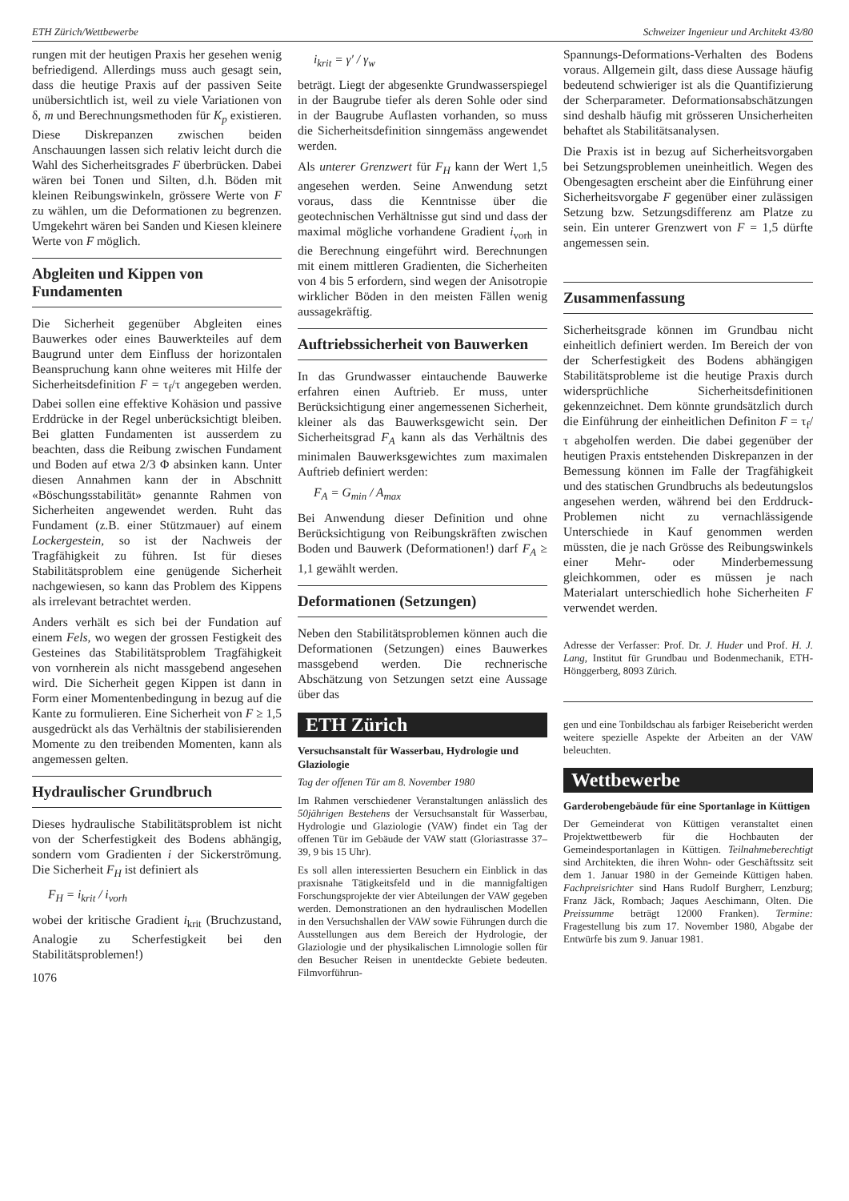ETH Zürich/Wettbewerbe Schweizer Ingenieur und Architekt 43/80
rungen mit der heutigen Praxis her gesehen wenig befriedigend. Allerdings muss auch gesagt sein, dass die heutige Praxis auf der passiven Seite unübersichtlich ist, weil zu viele Variationen von δ, m und Berechnungsmethoden für K<sub>p</sub> existieren. Diese Diskrepanzen zwischen beiden Anschauungen lassen sich relativ leicht durch die Wahl des Sicherheitsgrades F überbrücken. Dabei wären bei Tonen und Silten, d.h. Böden mit kleinen Reibungswinkeln, grössere Werte von F zu wählen, um die Deformationen zu begrenzen. Umgekehrt wären bei Sanden und Kiesen kleinere Werte von F möglich.
Abgleiten und Kippen von Fundamenten
Die Sicherheit gegenüber Abgleiten eines Bauwerkes oder eines Bauwerkteiles auf dem Baugrund unter dem Einfluss der horizontalen Beanspruchung kann ohne weiteres mit Hilfe der Sicherheitsdefinition F = τ<sub>f</sub>/τ angegeben werden. Dabei sollen eine effektive Kohäsion und passive Erddrücke in der Regel unberücksichtigt bleiben. Bei glatten Fundamenten ist ausserdem zu beachten, dass die Reibung zwischen Fundament und Boden auf etwa 2/3 Φ absinken kann. Unter diesen Annahmen kann der in Abschnitt «Böschungsstabilität» genannte Rahmen von Sicherheiten angewendet werden. Ruht das Fundament (z.B. einer Stützmauer) auf einem Lockergestein, so ist der Nachweis der Tragfähigkeit zu führen. Ist für dieses Stabilitätsproblem eine genügende Sicherheit nachgewiesen, so kann das Problem des Kippens als irrelevant betrachtet werden.
Anders verhält es sich bei der Fundation auf einem Fels, wo wegen der grossen Festigkeit des Gesteines das Stabilitätsproblem Tragfähigkeit von vornherein als nicht massgebend angesehen wird. Die Sicherheit gegen Kippen ist dann in Form einer Momentenbedingung in bezug auf die Kante zu formulieren. Eine Sicherheit von F ≥ 1,5 ausgedrückt als das Verhältnis der stabilisierenden Momente zu den treibenden Momenten, kann als angemessen gelten.
Hydraulischer Grundbruch
Dieses hydraulische Stabilitätsproblem ist nicht von der Scherfestigkeit des Bodens abhängig, sondern vom Gradienten i der Sickerströmung. Die Sicherheit F<sub>H</sub> ist definiert als
F<sub>H</sub> = i<sub>krit</sub> / i<sub>vorh</sub>
wobei der kritische Gradient i<sub>krit</sub> (Bruchzustand, Analogie zu Scherfestigkeit bei den Stabilitätsproblemen!)
1076
i<sub>krit</sub> = γ′ / γ<sub>w</sub>
beträgt. Liegt der abgesenkte Grundwasserspiegel in der Baugrube tiefer als deren Sohle oder sind in der Baugrube Auflasten vorhanden, so muss die Sicherheitsdefinition sinngemäss angewendet werden.
Als unterer Grenzwert für F<sub>H</sub> kann der Wert 1,5 angesehen werden. Seine Anwendung setzt voraus, dass die Kenntnisse über die geotechnischen Verhältnisse gut sind und dass der maximal mögliche vorhandene Gradient i<sub>vorh</sub> in die Berechnung eingeführt wird. Berechnungen mit einem mittleren Gradienten, die Sicherheiten von 4 bis 5 erfordern, sind wegen der Anisotropie wirklicher Böden in den meisten Fällen wenig aussagekräftig.
Auftriebssicherheit von Bauwerken
In das Grundwasser eintauchende Bauwerke erfahren einen Auftrieb. Er muss, unter Berücksichtigung einer angemessenen Sicherheit, kleiner als das Bauwerksgewicht sein. Der Sicherheitsgrad F<sub>A</sub> kann als das Verhältnis des minimalen Bauwerksgewichtes zum maximalen Auftrieb definiert werden:
F<sub>A</sub> = G<sub>min</sub> / A<sub>max</sub>
Bei Anwendung dieser Definition und ohne Berücksichtigung von Reibungskräften zwischen Boden und Bauwerk (Deformationen!) darf F<sub>A</sub> ≥ 1,1 gewählt werden.
Deformationen (Setzungen)
Neben den Stabilitätsproblemen können auch die Deformationen (Setzungen) eines Bauwerkes massgebend werden. Die rechnerische Abschätzung von Setzungen setzt eine Aussage über das
ETH Zürich
Versuchsanstalt für Wasserbau, Hydrologie und Glaziologie
Tag der offenen Tür am 8. November 1980
Im Rahmen verschiedener Veranstaltungen anlässlich des 50jährigen Bestehens der Versuchsanstalt für Wasserbau, Hydrologie und Glaziologie (VAW) findet ein Tag der offenen Tür im Gebäude der VAW statt (Gloriastrasse 37–39, 9 bis 15 Uhr).
Es soll allen interessierten Besuchern ein Einblick in das praxisnahe Tätigkeitsfeld und in die mannigfaltigen Forschungsprojekte der vier Abteilungen der VAW gegeben werden. Demonstrationen an den hydraulischen Modellen in den Versuchshallen der VAW sowie Führungen durch die Ausstellungen aus dem Bereich der Hydrologie, der Glaziologie und der physikalischen Limnologie sollen für den Besucher Reisen in unentdeckte Gebiete bedeuten. Filmvorführun-
Spannungs-Deformations-Verhalten des Bodens voraus. Allgemein gilt, dass diese Aussage häufig bedeutend schwieriger ist als die Quantifizierung der Scherparameter. Deformationsabschätzungen sind deshalb häufig mit grösseren Unsicherheiten behaftet als Stabilitätsanalysen.
Die Praxis ist in bezug auf Sicherheitsvorgaben bei Setzungsproblemen uneinheitlich. Wegen des Obengesagten erscheint aber die Einführung einer Sicherheitsvorgabe F gegenüber einer zulässigen Setzung bzw. Setzungsdifferenz am Platze zu sein. Ein unterer Grenzwert von F = 1,5 dürfte angemessen sein.
Zusammenfassung
Sicherheitsgrade können im Grundbau nicht einheitlich definiert werden. Im Bereich der von der Scherfestigkeit des Bodens abhängigen Stabilitätsprobleme ist die heutige Praxis durch widersprüchliche Sicherheitsdefinitionen gekennzeichnet. Dem könnte grundsätzlich durch die Einführung der einheitlichen Definiton F = τ<sub>f</sub>/τ abgeholfen werden. Die dabei gegenüber der heutigen Praxis entstehenden Diskrepanzen in der Bemessung können im Falle der Tragfähigkeit und des statischen Grundbruchs als bedeutungslos angesehen werden, während bei den Erddruck-Problemen nicht zu vernachlässigende Unterschiede in Kauf genommen werden müssten, die je nach Grösse des Reibungswinkels einer Mehr- oder Minderbemessung gleichkommen, oder es müssen je nach Materialart unterschiedlich hohe Sicherheiten F verwendet werden.
Adresse der Verfasser: Prof. Dr. J. Huder und Prof. H. J. Lang, Institut für Grundbau und Bodenmechanik, ETH-Hönggerberg, 8093 Zürich.
gen und eine Tonbildschau als farbiger Reisebericht werden weitere spezielle Aspekte der Arbeiten an der VAW beleuchten.
Wettbewerbe
Garderobengebäude für eine Sportanlage in Küttigen
Der Gemeinderat von Küttigen veranstaltet einen Projektwettbewerb für die Hochbauten der Gemeindesportanlagen in Küttigen. Teilnahmeberechtigt sind Architekten, die ihren Wohn- oder Geschäftssitz seit dem 1. Januar 1980 in der Gemeinde Küttigen haben. Fachpreisrichter sind Hans Rudolf Burgherr, Lenzburg; Franz Jäck, Rombach; Jaques Aeschimann, Olten. Die Preissumme beträgt 12000 Franken). Termine: Fragestellung bis zum 17. November 1980, Abgabe der Entwürfe bis zum 9. Januar 1981.